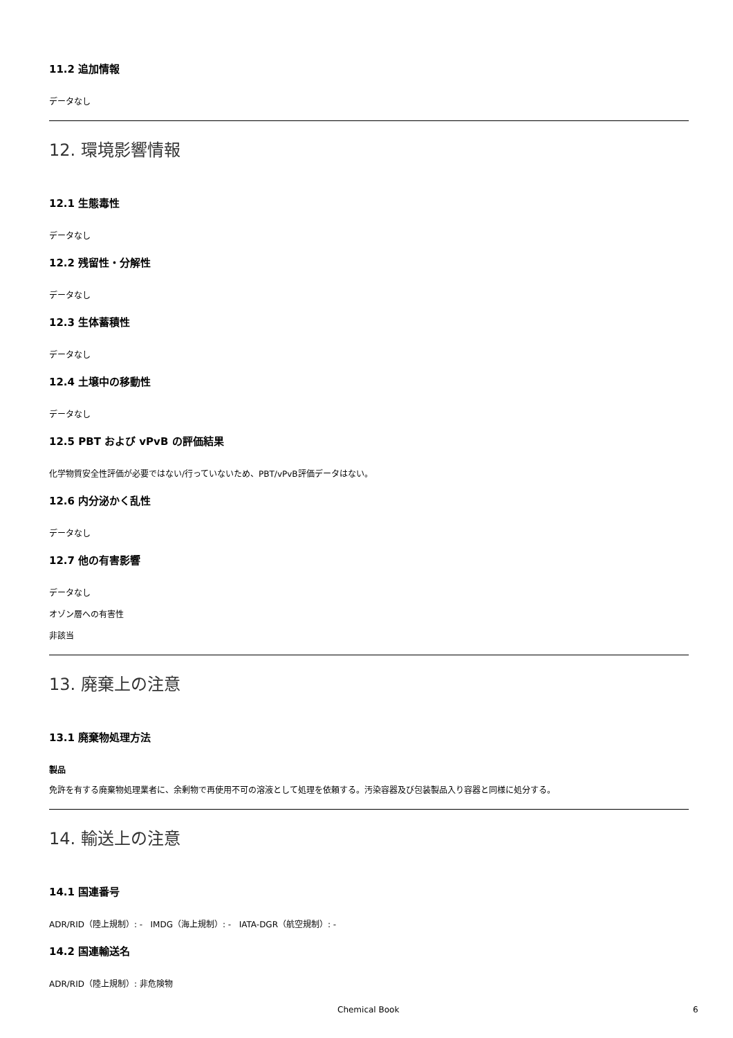11.2 追加情報
データなし
12. 環境影響情報
12.1 生態毒性
データなし
12.2 残留性・分解性
データなし
12.3 生体蓄積性
データなし
12.4 土壌中の移動性
データなし
12.5 PBT および vPvB の評価結果
化学物質安全性評価が必要ではない/行っていないため、PBT/vPvB評価データはない。
12.6 内分泌かく乱性
データなし
12.7 他の有害影響
データなし
オゾン層への有害性
非該当
13. 廃棄上の注意
13.1 廃棄物処理方法
製品
免許を有する廃棄物処理業者に、余剰物で再使用不可の溶液として処理を依頼する。汚染容器及び包装製品入り容器と同様に処分する。
14. 輸送上の注意
14.1 国連番号
ADR/RID（陸上規制）: - IMDG（海上規制）: - IATA-DGR（航空規制）: -
14.2 国連輸送名
ADR/RID（陸上規制）: 非危険物
Chemical Book 6